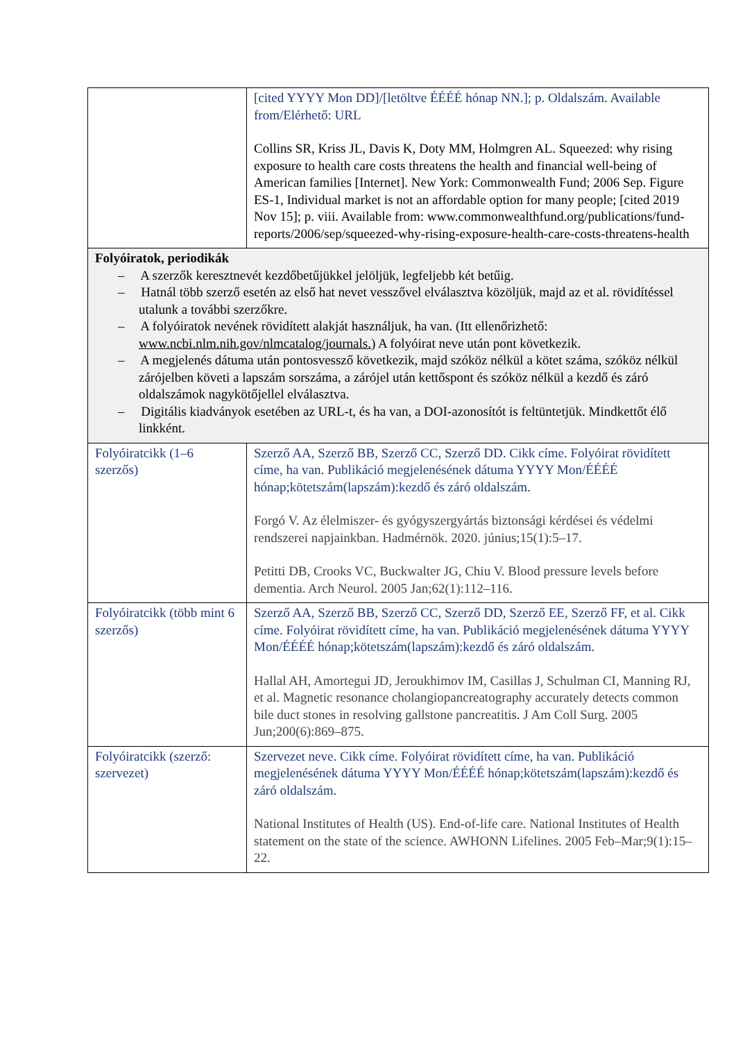| | [cited YYYY Mon DD]/[letöltve ÉÉÉÉ hónap NN.]; p. Oldalszám. Available from/Elérhető: URL Collins SR, Kriss JL, Davis K, Doty MM, Holmgren AL. Squeezed: why rising exposure to health care costs threatens the health and financial well-being of American families [Internet]. New York: Commonwealth Fund; 2006 Sep. Figure ES-1, Individual market is not an affordable option for many people; [cited 2019 Nov 15]; p. viii. Available from: www.commonwealthfund.org/publications/fund-reports/2006/sep/squeezed-why-rising-exposure-health-care-costs-threatens-health |
| Folyóiratok, periodikák – A szerzők keresztnevét kezdőbetűjükkel jelöljük, legfeljebb két betűig. – Hatnál több szerző esetén az első hat nevet vesszővel elválasztva közöljük, majd az et al. rövidítéssel utalunk a további szerzőkre. – A folyóiratok nevének rövidített alakját használjuk, ha van. (Itt ellenőrizhető: www.ncbi.nlm.nih.gov/nlmcatalog/journals. ) A folyóirat neve után pont következik. – A megjelenés dátuma után pontosvessző következik, majd szóköz nélkül a kötet száma, szóköz nélkül zárójelben követi a lapszám sorszáma, a zárójel után kettőspont és szóköz nélkül a kezdő és záró oldalszámok nagykötőjellel elválasztva. – Digitális kiadványok esetében az URL-t, és ha van, a DOI-azonosítót is feltüntetjük. Mindkettőt élő linkként. | |
| Folyóiratcikk (1–6 szerzős) | Szerző AA, Szerző BB, Szerző CC, Szerző DD. Cikk címe. Folyóirat rövidített címe, ha van. Publikáció megjelenésének dátuma YYYY Mon/ÉÉÉÉ hónap;kötetszám(lapszám):kezdő és záró oldalszám. Forgó V. Az élelmiszer- és gyógyszergyártás biztonsági kérdései és védelmi rendszerei napjainkban. Hadmérnök. 2020. június;15(1):5–17. Petitti DB, Crooks VC, Buckwalter JG, Chiu V. Blood pressure levels before dementia. Arch Neurol. 2005 Jan;62(1):112–116. |
| Folyóiratcikk (több mint 6 szerzős) | Szerző AA, Szerző BB, Szerző CC, Szerző DD, Szerző EE, Szerző FF, et al. Cikk címe. Folyóirat rövidített címe, ha van. Publikáció megjelenésének dátuma YYYY Mon/ÉÉÉÉ hónap;kötetszám(lapszám):kezdő és záró oldalszám. Hallal AH, Amortegui JD, Jeroukhimov IM, Casillas J, Schulman CI, Manning RJ, et al. Magnetic resonance cholangiopancreatography accurately detects common bile duct stones in resolving gallstone pancreatitis. J Am Coll Surg. 2005 Jun;200(6):869–875. |
| Folyóiratcikk (szerző: szervezet) | Szervezet neve. Cikk címe. Folyóirat rövidített címe, ha van. Publikáció megjelenésének dátuma YYYY Mon/ÉÉÉÉ hónap;kötetszám(lapszám):kezdő és záró oldalszám. National Institutes of Health (US). End-of-life care. National Institutes of Health statement on the state of the science. AWHONN Lifelines. 2005 Feb–Mar;9(1):15–22. |